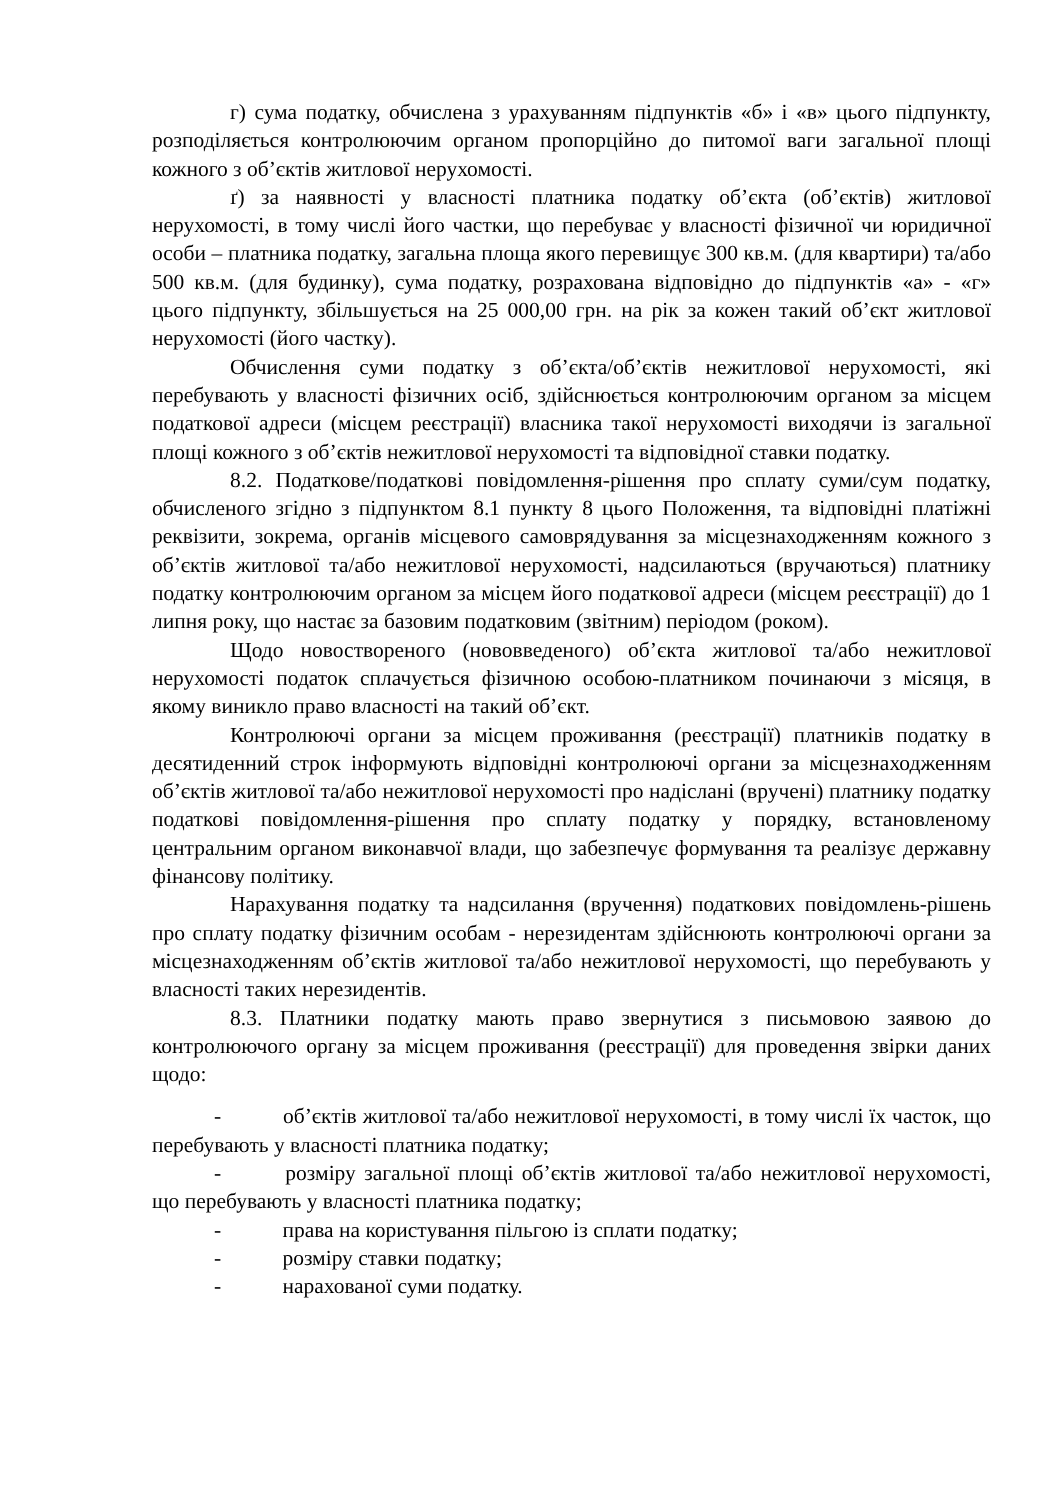г) сума податку, обчислена з урахуванням підпунктів «б» і «в» цього підпункту, розподіляється контролюючим органом пропорційно до питомої ваги загальної площі кожного з об’єктів житлової нерухомості.
ґ) за наявності у власності платника податку об’єкта (об’єктів) житлової нерухомості, в тому числі його частки, що перебуває у власності фізичної чи юридичної особи – платника податку, загальна площа якого перевищує 300 кв.м. (для квартири) та/або 500 кв.м. (для будинку), сума податку, розрахована відповідно до підпунктів «а» - «г» цього підпункту, збільшується на 25 000,00 грн. на рік за кожен такий об’єкт житлової нерухомості (його частку).
Обчислення суми податку з об’єкта/об’єктів нежитлової нерухомості, які перебувають у власності фізичних осіб, здійснюється контролюючим органом за місцем податкової адреси (місцем реєстрації) власника такої нерухомості виходячи із загальної площі кожного з об’єктів нежитлової нерухомості та відповідної ставки податку.
8.2. Податкове/податкові повідомлення-рішення про сплату суми/сум податку, обчисленого згідно з підпунктом 8.1 пункту 8 цього Положення, та відповідні платіжні реквізити, зокрема, органів місцевого самоврядування за місцезнаходженням кожного з об’єктів житлової та/або нежитлової нерухомості, надсилаються (вручаються) платнику податку контролюючим органом за місцем його податкової адреси (місцем реєстрації) до 1 липня року, що настає за базовим податковим (звітним) періодом (роком).
Щодо новоствореного (нововведеного) об’єкта житлової та/або нежитлової нерухомості податок сплачується фізичною особою-платником починаючи з місяця, в якому виникло право власності на такий об’єкт.
Контролюючі органи за місцем проживання (реєстрації) платників податку в десятиденний строк інформують відповідні контролюючі органи за місцезнаходженням об’єктів житлової та/або нежитлової нерухомості про надіслані (вручені) платнику податку податкові повідомлення-рішення про сплату податку у порядку, встановленому центральним органом виконавчої влади, що забезпечує формування та реалізує державну фінансову політику.
Нарахування податку та надсилання (вручення) податкових повідомлень-рішень про сплату податку фізичним особам - нерезидентам здійснюють контролюючі органи за місцезнаходженням об’єктів житлової та/або нежитлової нерухомості, що перебувають у власності таких нерезидентів.
8.3. Платники податку мають право звернутися з письмовою заявою до контролюючого органу за місцем проживання (реєстрації) для проведення звірки даних щодо:
- об’єктів житлової та/або нежитлової нерухомості, в тому числі їх часток, що перебувають у власності платника податку;
- розміру загальної площі об’єктів житлової та/або нежитлової нерухомості, що перебувають у власності платника податку;
- права на користування пільгою із сплати податку;
- розміру ставки податку;
- нарахованої суми податку.